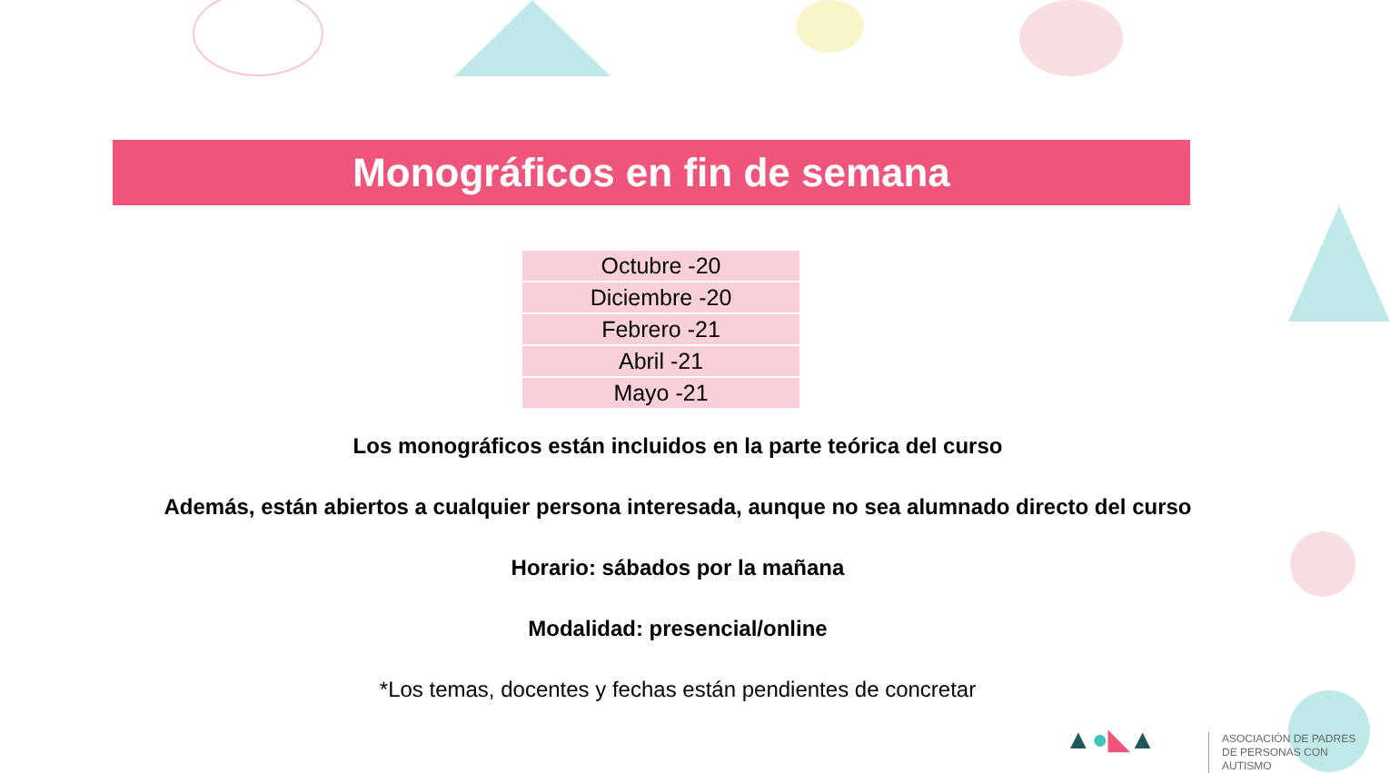Monográficos en fin de semana
| Octubre -20 |
| Diciembre -20 |
| Febrero -21 |
| Abril -21 |
| Mayo -21 |
Los monográficos están incluidos en la parte teórica del curso
Además, están abiertos a cualquier persona interesada, aunque no sea alumnado directo del curso
Horario: sábados por la mañana
Modalidad: presencial/online
*Los temas, docentes y fechas están pendientes de concretar
▲●◣▲
ASOCIACIÓN DE PADRES
DE PERSONAS CON AUTISMO